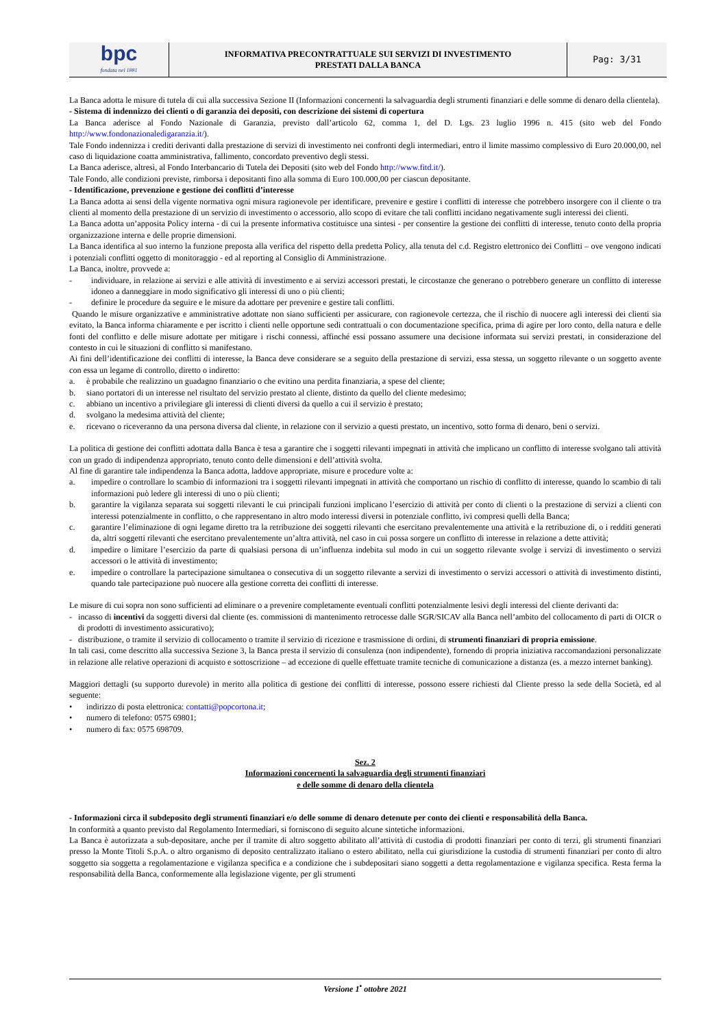| bpc fondata nel 1881 | INFORMATIVA PRECONTRATTUALE SUI SERVIZI DI INVESTIMENTO PRESTATI DALLA BANCA | Pag: 3/31 |
La Banca adotta le misure di tutela di cui alla successiva Sezione II (Informazioni concernenti la salvaguardia degli strumenti finanziari e delle somme di denaro della clientela).
- Sistema di indennizzo dei clienti o di garanzia dei depositi, con descrizione dei sistemi di copertura
La Banca aderisce al Fondo Nazionale di Garanzia, previsto dall’articolo 62, comma 1, del D. Lgs. 23 luglio 1996 n. 415 (sito web del Fondo http://www.fondonazionaledigaranzia.it/).
Tale Fondo indennizza i crediti derivanti dalla prestazione di servizi di investimento nei confronti degli intermediari, entro il limite massimo complessivo di Euro 20.000,00, nel caso di liquidazione coatta amministrativa, fallimento, concordato preventivo degli stessi.
La Banca aderisce, altresì, al Fondo Interbancario di Tutela dei Depositi (sito web del Fondo http://www.fitd.it/).
Tale Fondo, alle condizioni previste, rimborsa i depositanti fino alla somma di Euro 100.000,00 per ciascun depositante.
- Identificazione, prevenzione e gestione dei conflitti d’interesse
La Banca adotta ai sensi della vigente normativa ogni misura ragionevole per identificare, prevenire e gestire i conflitti di interesse che potrebbero insorgere con il cliente o tra clienti al momento della prestazione di un servizio di investimento o accessorio, allo scopo di evitare che tali conflitti incidano negativamente sugli interessi dei clienti.
La Banca adotta un’apposita Policy interna - di cui la presente informativa costituisce una sintesi - per consentire la gestione dei conflitti di interesse, tenuto conto della propria organizzazione interna e delle proprie dimensioni.
La Banca identifica al suo interno la funzione preposta alla verifica del rispetto della predetta Policy, alla tenuta del c.d. Registro elettronico dei Conflitti – ove vengono indicati i potenziali conflitti oggetto di monitoraggio - ed al reporting al Consiglio di Amministrazione.
La Banca, inoltre, provvede a:
- individuare, in relazione ai servizi e alle attività di investimento e ai servizi accessori prestati, le circostanze che generano o potrebbero generare un conflitto di interesse idoneo a danneggiare in modo significativo gli interessi di uno o più clienti;
- definire le procedure da seguire e le misure da adottare per prevenire e gestire tali conflitti.
Quando le misure organizzative e amministrative adottate non siano sufficienti per assicurare, con ragionevole certezza, che il rischio di nuocere agli interessi dei clienti sia evitato, la Banca informa chiaramente e per iscritto i clienti nelle opportune sedi contrattuali o con documentazione specifica, prima di agire per loro conto, della natura e delle fonti del conflitto e delle misure adottate per mitigare i rischi connessi, affinché essi possano assumere una decisione informata sui servizi prestati, in considerazione del contesto in cui le situazioni di conflitto si manifestano.
Ai fini dell’identificazione dei conflitti di interesse, la Banca deve considerare se a seguito della prestazione di servizi, essa stessa, un soggetto rilevante o un soggetto avente con essa un legame di controllo, diretto o indiretto:
a. è probabile che realizzino un guadagno finanziario o che evitino una perdita finanziaria, a spese del cliente;
b. siano portatori di un interesse nel risultato del servizio prestato al cliente, distinto da quello del cliente medesimo;
c. abbiano un incentivo a privilegiare gli interessi di clienti diversi da quello a cui il servizio è prestato;
d. svolgano la medesima attività del cliente;
e. ricevano o riceveranno da una persona diversa dal cliente, in relazione con il servizio a questi prestato, un incentivo, sotto forma di denaro, beni o servizi.
La politica di gestione dei conflitti adottata dalla Banca è tesa a garantire che i soggetti rilevanti impegnati in attività che implicano un conflitto di interesse svolgano tali attività con un grado di indipendenza appropriato, tenuto conto delle dimensioni e dell’attività svolta.
Al fine di garantire tale indipendenza la Banca adotta, laddove appropriate, misure e procedure volte a:
a. impedire o controllare lo scambio di informazioni tra i soggetti rilevanti impegnati in attività che comportano un rischio di conflitto di interesse, quando lo scambio di tali informazioni può ledere gli interessi di uno o più clienti;
b. garantire la vigilanza separata sui soggetti rilevanti le cui principali funzioni implicano l’esercizio di attività per conto di clienti o la prestazione di servizi a clienti con interessi potenzialmente in conflitto, o che rappresentano in altro modo interessi diversi in potenziale conflitto, ivi compresi quelli della Banca;
c. garantire l’eliminazione di ogni legame diretto tra la retribuzione dei soggetti rilevanti che esercitano prevalentemente una attività e la retribuzione di, o i redditi generati da, altri soggetti rilevanti che esercitano prevalentemente un’altra attività, nel caso in cui possa sorgere un conflitto di interesse in relazione a dette attività;
d. impedire o limitare l’esercizio da parte di qualsiasi persona di un’influenza indebita sul modo in cui un soggetto rilevante svolge i servizi di investimento o servizi accessori o le attività di investimento;
e. impedire o controllare la partecipazione simultanea o consecutiva di un soggetto rilevante a servizi di investimento o servizi accessori o attività di investimento distinti, quando tale partecipazione può nuocere alla gestione corretta dei conflitti di interesse.
Le misure di cui sopra non sono sufficienti ad eliminare o a prevenire completamente eventuali conflitti potenzialmente lesivi degli interessi del cliente derivanti da:
- incasso di incentivi da soggetti diversi dal cliente (es. commissioni di mantenimento retrocesse dalle SGR/SICAV alla Banca nell’ambito del collocamento di parti di OICR o di prodotti di investimento assicurativo);
- distribuzione, o tramite il servizio di collocamento o tramite il servizio di ricezione e trasmissione di ordini, di strumenti finanziari di propria emissione.
In tali casi, come descritto alla successiva Sezione 3, la Banca presta il servizio di consulenza (non indipendente), fornendo di propria iniziativa raccomandazioni personalizzate in relazione alle relative operazioni di acquisto e sottoscrizione – ad eccezione di quelle effettuate tramite tecniche di comunicazione a distanza (es. a mezzo internet banking).
Maggiori dettagli (su supporto durevole) in merito alla politica di gestione dei conflitti di interesse, possono essere richiesti dal Cliente presso la sede della Società, ed al seguente:
• indirizzo di posta elettronica: contatti@popcortona.it;
• numero di telefono: 0575 69801;
• numero di fax: 0575 698709.
Sez. 2
Informazioni concernenti la salvaguardia degli strumenti finanziari
e delle somme di denaro della clientela
- Informazioni circa il subdeposito degli strumenti finanziari e/o delle somme di denaro detenute per conto dei clienti e responsabilità della Banca.
In conformità a quanto previsto dal Regolamento Intermediari, si forniscono di seguito alcune sintetiche informazioni.
La Banca è autorizzata a sub-depositare, anche per il tramite di altro soggetto abilitato all’attività di custodia di prodotti finanziari per conto di terzi, gli strumenti finanziari presso la Monte Titoli S.p.A. o altro organismo di deposito centralizzato italiano o estero abilitato, nella cui giurisdizione la custodia di strumenti finanziari per conto di altro soggetto sia soggetta a regolamentazione e vigilanza specifica e a condizione che i subdepositari siano soggetti a detta regolamentazione e vigilanza specifica. Resta ferma la responsabilità della Banca, conformemente alla legislazione vigente, per gli strumenti
Versione 1<sup>•</sup> ottobre 2021